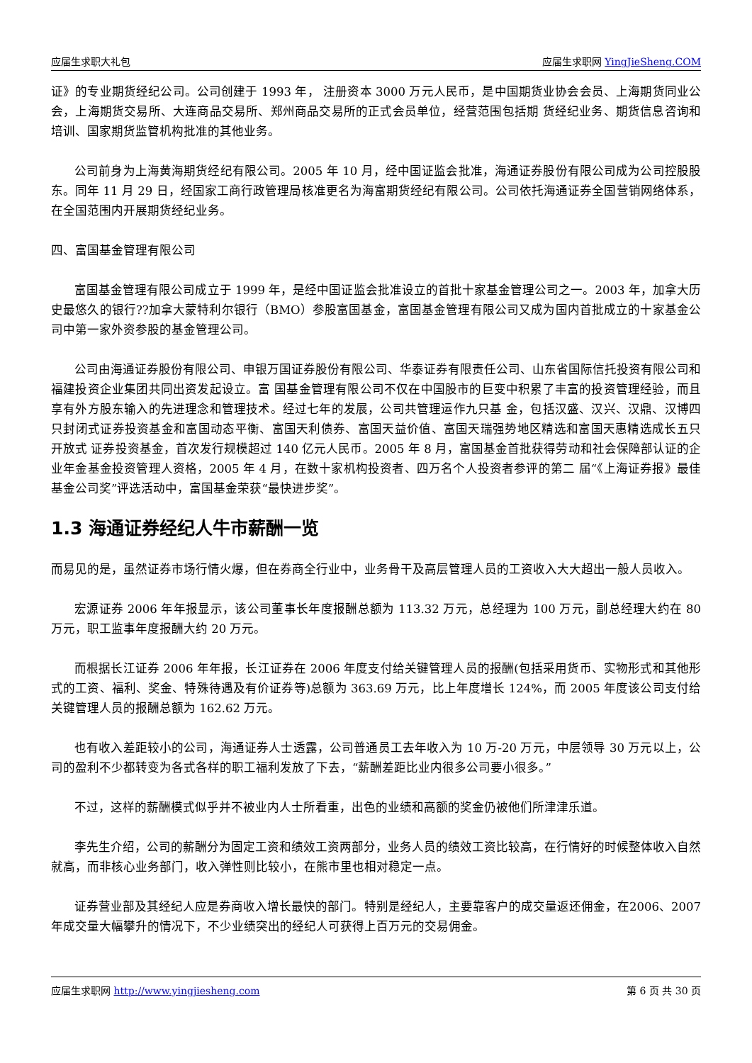应届生求职大礼包 应届生求职网 YingJieSheng.COM
证》的专业期货经纪公司。公司创建于 1993 年， 注册资本 3000 万元人民币，是中国期货业协会会员、上海期货同业公会，上海期货交易所、大连商品交易所、郑州商品交易所的正式会员单位，经营范围包括期 货经纪业务、期货信息咨询和培训、国家期货监管机构批准的其他业务。
公司前身为上海黄海期货经纪有限公司。2005 年 10 月，经中国证监会批准，海通证券股份有限公司成为公司控股股东。同年 11 月 29 日，经国家工商行政管理局核准更名为海富期货经纪有限公司。公司依托海通证券全国营销网络体系，在全国范围内开展期货经纪业务。
四、富国基金管理有限公司
富国基金管理有限公司成立于 1999 年，是经中国证监会批准设立的首批十家基金管理公司之一。2003 年，加拿大历史最悠久的银行??加拿大蒙特利尔银行（BMO）参股富国基金，富国基金管理有限公司又成为国内首批成立的十家基金公司中第一家外资参股的基金管理公司。
公司由海通证券股份有限公司、申银万国证券股份有限公司、华泰证券有限责任公司、山东省国际信托投资有限公司和福建投资企业集团共同出资发起设立。富 国基金管理有限公司不仅在中国股市的巨变中积累了丰富的投资管理经验，而且享有外方股东输入的先进理念和管理技术。经过七年的发展，公司共管理运作九只基 金，包括汉盛、汉兴、汉鼎、汉博四只封闭式证券投资基金和富国动态平衡、富国天利债券、富国天益价值、富国天瑞强势地区精选和富国天惠精选成长五只开放式 证券投资基金，首次发行规模超过 140 亿元人民币。2005 年 8 月，富国基金首批获得劳动和社会保障部认证的企业年金基金投资管理人资格，2005 年 4 月，在数十家机构投资者、四万名个人投资者参评的第二 届“《上海证券报》最佳基金公司奖”评选活动中，富国基金荣获“最快进步奖”。
1.3 海通证券经纪人牛市薪酬一览
而易见的是，虽然证券市场行情火爆，但在券商全行业中，业务骨干及高层管理人员的工资收入大大超出一般人员收入。
宏源证券 2006 年年报显示，该公司董事长年度报酬总额为 113.32 万元，总经理为 100 万元，副总经理大约在 80 万元，职工监事年度报酬大约 20 万元。
而根据长江证券 2006 年年报，长江证券在 2006 年度支付给关键管理人员的报酬(包括采用货币、实物形式和其他形式的工资、福利、奖金、特殊待遇及有价证券等)总额为 363.69 万元，比上年度增长 124%，而 2005 年度该公司支付给关键管理人员的报酬总额为 162.62 万元。
也有收入差距较小的公司，海通证券人士透露，公司普通员工去年收入为 10 万-20 万元，中层领导 30 万元以上，公司的盈利不少都转变为各式各样的职工福利发放了下去，“薪酬差距比业内很多公司要小很多。”
不过，这样的薪酬模式似乎并不被业内人士所看重，出色的业绩和高额的奖金仍被他们所津津乐道。
李先生介绍，公司的薪酬分为固定工资和绩效工资两部分，业务人员的绩效工资比较高，在行情好的时候整体收入自然就高，而非核心业务部门，收入弹性则比较小，在熊市里也相对稳定一点。
证券营业部及其经纪人应是券商收入增长最快的部门。特别是经纪人，主要靠客户的成交量返还佣金，在2006、2007 年成交量大幅攀升的情况下，不少业绩突出的经纪人可获得上百万元的交易佣金。
应届生求职网 http://www.yingjiesheng.com 第 6 页 共 30 页